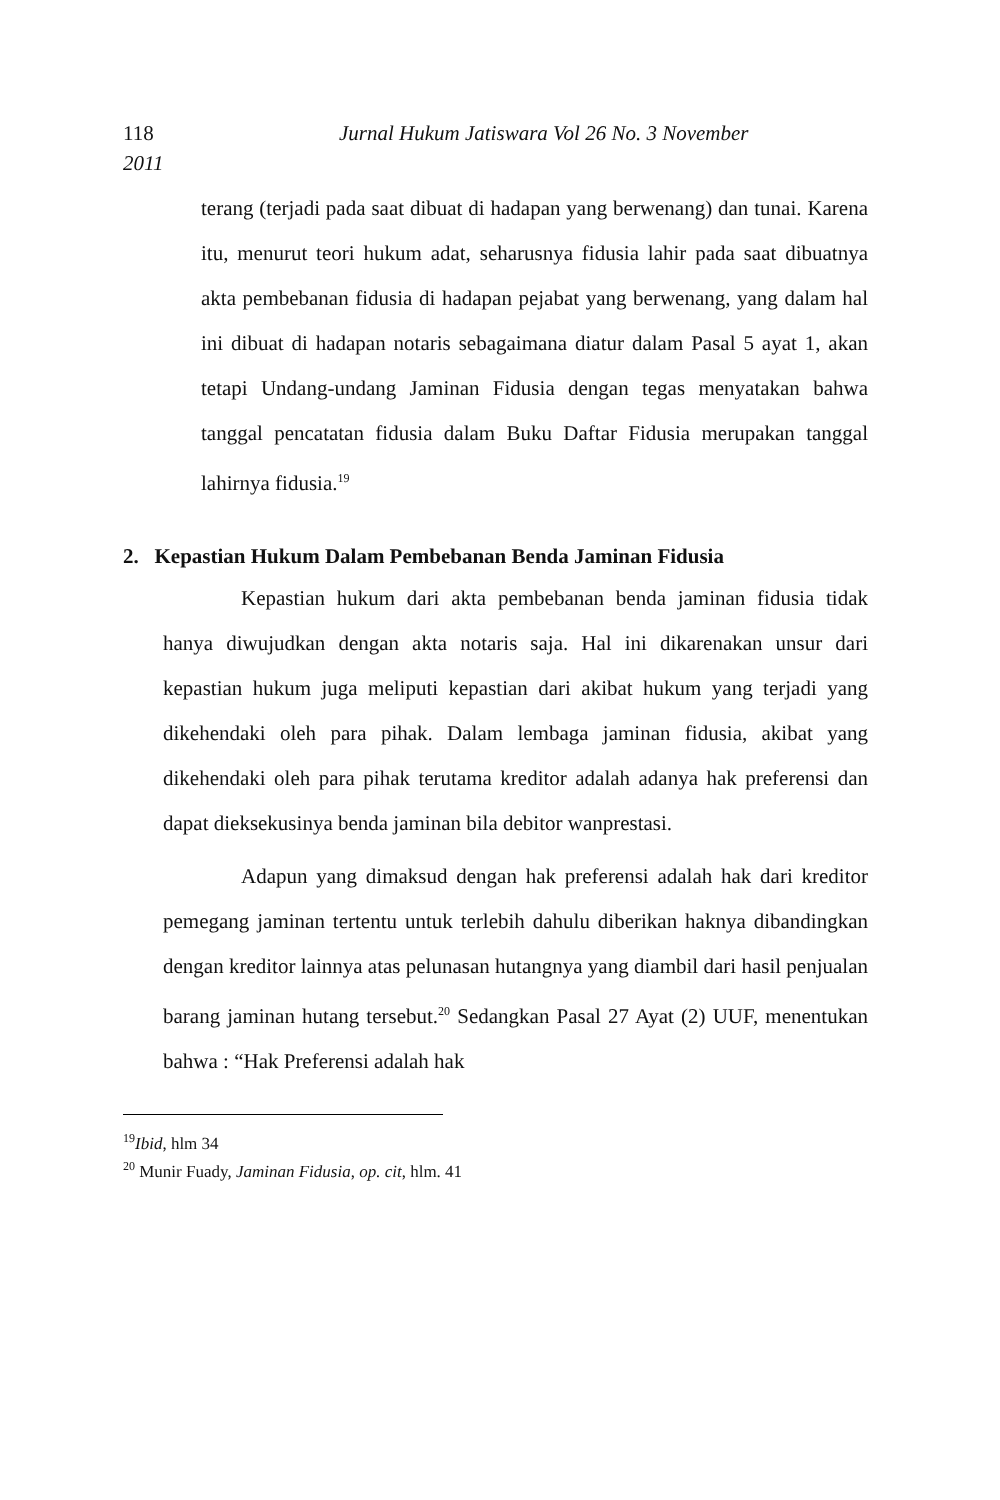118 Jurnal Hukum Jatiswara Vol 26 No. 3 November
2011
terang (terjadi pada saat dibuat di hadapan yang berwenang) dan tunai. Karena itu, menurut teori hukum adat, seharusnya fidusia lahir pada saat dibuatnya akta pembebanan fidusia di hadapan pejabat yang berwenang, yang dalam hal ini dibuat di hadapan notaris sebagaimana diatur dalam Pasal 5 ayat 1, akan tetapi Undang-undang Jaminan Fidusia dengan tegas menyatakan bahwa tanggal pencatatan fidusia dalam Buku Daftar Fidusia merupakan tanggal lahirnya fidusia.<sup>19</sup>
2. Kepastian Hukum Dalam Pembebanan Benda Jaminan Fidusia
Kepastian hukum dari akta pembebanan benda jaminan fidusia tidak hanya diwujudkan dengan akta notaris saja. Hal ini dikarenakan unsur dari kepastian hukum juga meliputi kepastian dari akibat hukum yang terjadi yang dikehendaki oleh para pihak. Dalam lembaga jaminan fidusia, akibat yang dikehendaki oleh para pihak terutama kreditor adalah adanya hak preferensi dan dapat dieksekusinya benda jaminan bila debitor wanprestasi.
Adapun yang dimaksud dengan hak preferensi adalah hak dari kreditor pemegang jaminan tertentu untuk terlebih dahulu diberikan haknya dibandingkan dengan kreditor lainnya atas pelunasan hutangnya yang diambil dari hasil penjualan barang jaminan hutang tersebut.<sup>20</sup> Sedangkan Pasal 27 Ayat (2) UUF, menentukan bahwa : “Hak Preferensi adalah hak
<sup>19</sup> Ibid, hlm 34
<sup>20</sup> Munir Fuady, Jaminan Fidusia, op. cit, hlm. 41